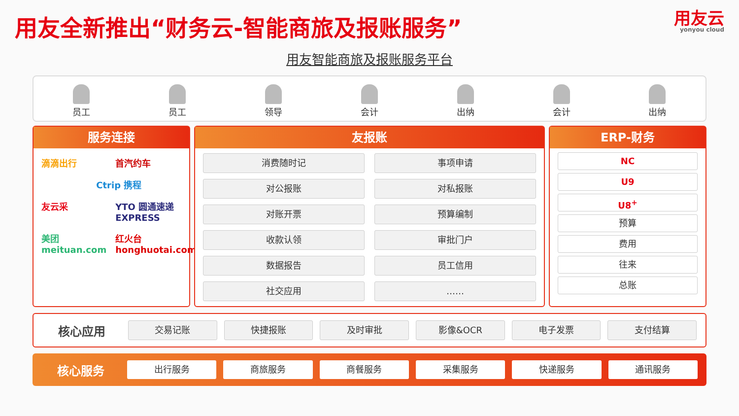用友全新推出“财务云-智能商旅及报账服务”
用友云
yonyou cloud
用友智能商旅及报账服务平台
员工
员工
领导
会计
出纳
会计
出纳
服务连接
滴滴出行
首汽约车
Ctrip 携程
友云采
YTO 圆通速递 EXPRESS
美团 meituan.com
红火台 honghuotai.com
友报账
消费随时记
事项申请
对公报账
对私报账
对账开票
预算编制
收款认领
审批门户
数据报告
员工信用
社交应用
……
ERP-财务
NC
U9
U8<sup>+</sup>
预算
费用
往来
总账
核心应用
交易记账 快捷报账 及时审批 影像&OCR 电子发票 支付结算
核心服务
出行服务 商旅服务 商餐服务 采集服务 快递服务 通讯服务